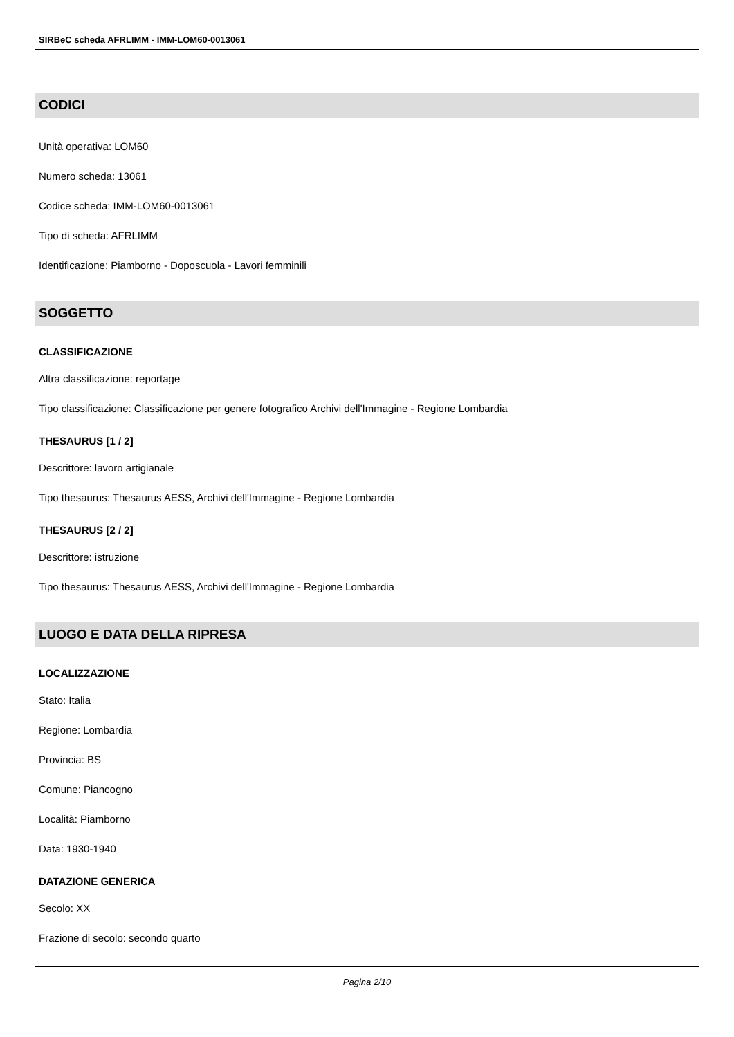SIRBeC scheda AFRLIMM - IMM-LOM60-0013061
CODICI
Unità operativa: LOM60
Numero scheda: 13061
Codice scheda: IMM-LOM60-0013061
Tipo di scheda: AFRLIMM
Identificazione: Piamborno - Doposcuola - Lavori femminili
SOGGETTO
CLASSIFICAZIONE
Altra classificazione: reportage
Tipo classificazione: Classificazione per genere fotografico Archivi dell'Immagine - Regione Lombardia
THESAURUS [1 / 2]
Descrittore: lavoro artigianale
Tipo thesaurus: Thesaurus AESS, Archivi dell'Immagine - Regione Lombardia
THESAURUS [2 / 2]
Descrittore: istruzione
Tipo thesaurus: Thesaurus AESS, Archivi dell'Immagine - Regione Lombardia
LUOGO E DATA DELLA RIPRESA
LOCALIZZAZIONE
Stato: Italia
Regione: Lombardia
Provincia: BS
Comune: Piancogno
Località: Piamborno
Data: 1930-1940
DATAZIONE GENERICA
Secolo: XX
Frazione di secolo: secondo quarto
Pagina 2/10